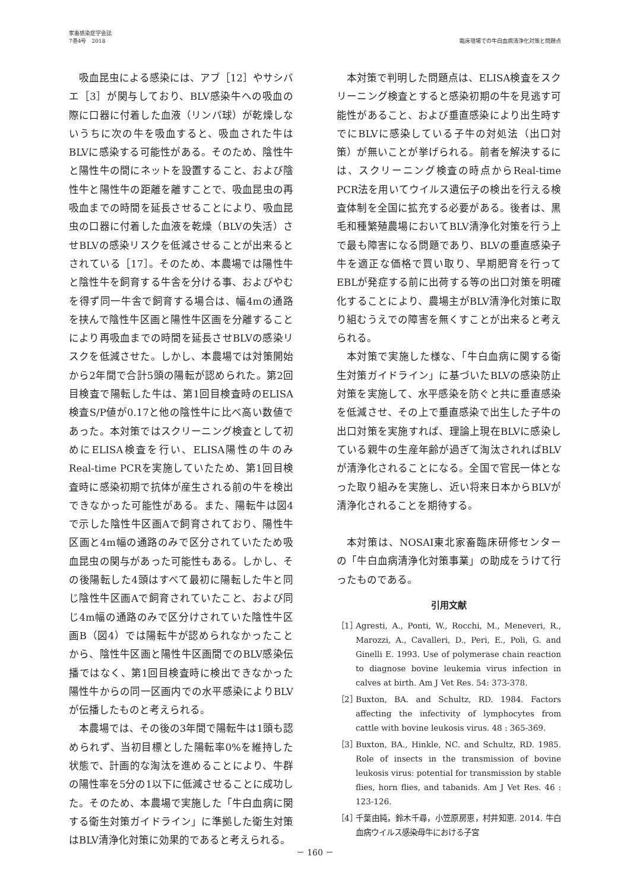家畜感染症学会誌
7巻4号　2018
臨床現場での牛白血病清浄化対策と問題点
吸血昆虫による感染には、アブ［12］やサシバエ［3］が関与しており、BLV感染牛への吸血の際に口器に付着した血液（リンパ球）が乾燥しないうちに次の牛を吸血すると、吸血された牛はBLVに感染する可能性がある。そのため、陰性牛と陽性牛の間にネットを設置すること、および陰性牛と陽性牛の距離を離すことで、吸血昆虫の再吸血までの時間を延長させることにより、吸血昆虫の口器に付着した血液を乾燥（BLVの失活）させBLVの感染リスクを低減させることが出来るとされている［17］。そのため、本農場では陽性牛と陰性牛を飼育する牛舎を分ける事、およびやむを得ず同一牛舎で飼育する場合は、幅4mの通路を挟んで陰性牛区画と陽性牛区画を分離することにより再吸血までの時間を延長させBLVの感染リスクを低減させた。しかし、本農場では対策開始から2年間で合計5頭の陽転が認められた。第2回目検査で陽転した牛は、第1回目検査時のELISA検査S/P値が0.17と他の陰性牛に比べ高い数値であった。本対策ではスクリーニング検査として初めにELISA検査を行い、ELISA陽性の牛のみReal-time PCRを実施していたため、第1回目検査時に感染初期で抗体が産生される前の牛を検出できなかった可能性がある。また、陽転牛は図4で示した陰性牛区画Aで飼育されており、陽性牛区画と4m幅の通路のみで区分されていたため吸血昆虫の関与があった可能性もある。しかし、その後陽転した4頭はすべて最初に陽転した牛と同じ陰性牛区画Aで飼育されていたこと、および同じ4m幅の通路のみで区分けされていた陰性牛区画B（図4）では陽転牛が認められなかったことから、陰性牛区画と陽性牛区画間でのBLV感染伝播ではなく、第1回目検査時に検出できなかった陽性牛からの同一区画内での水平感染によりBLVが伝播したものと考えられる。
本農場では、その後の3年間で陽転牛は1頭も認められず、当初目標とした陽転率0%を維持した状態で、計画的な淘汰を進めることにより、牛群の陽性率を5分の1以下に低減させることに成功した。そのため、本農場で実施した「牛白血病に関する衛生対策ガイドライン」に準拠した衛生対策はBLV清浄化対策に効果的であると考えられる。
本対策で判明した問題点は、ELISA検査をスクリーニング検査とすると感染初期の牛を見逃す可能性があること、および垂直感染により出生時すでにBLVに感染している子牛の対処法（出口対策）が無いことが挙げられる。前者を解決するには、スクリーニング検査の時点からReal-time PCR法を用いてウイルス遺伝子の検出を行える検査体制を全国に拡充する必要がある。後者は、黒毛和種繁殖農場においてBLV清浄化対策を行う上で最も障害になる問題であり、BLVの垂直感染子牛を適正な価格で買い取り、早期肥育を行ってEBLが発症する前に出荷する等の出口対策を明確化することにより、農場主がBLV清浄化対策に取り組むうえでの障害を無くすことが出来ると考えられる。
本対策で実施した様な、「牛白血病に関する衛生対策ガイドライン」に基づいたBLVの感染防止対策を実施して、水平感染を防ぐと共に垂直感染を低減させ、その上で垂直感染で出生した子牛の出口対策を実施すれば、理論上現在BLVに感染している親牛の生産年齢が過ぎて淘汰されればBLVが清浄化されることになる。全国で官民一体となった取り組みを実施し、近い将来日本からBLVが清浄化されることを期待する。
本対策は、NOSAI東北家畜臨床研修センターの「牛白血病清浄化対策事業」の助成をうけて行ったものである。
引用文献
［1］ Agresti, A., Ponti, W., Rocchi, M., Meneveri, R., Marozzi, A., Cavalleri, D., Peri, E., Poli, G. and Ginelli E. 1993. Use of polymerase chain reaction to diagnose bovine leukemia virus infection in calves at birth. Am J Vet Res. 54: 373-378.
［2］ Buxton, BA. and Schultz, RD. 1984. Factors affecting the infectivity of lymphocytes from cattle with bovine leukosis virus. 48 : 365-369.
［3］ Buxton, BA., Hinkle, NC. and Schultz, RD. 1985. Role of insects in the transmission of bovine leukosis virus: potential for transmission by stable flies, horn flies, and tabanids. Am J Vet Res. 46 : 123-126.
［4］ 千葉由純，鈴木千尋，小笠原房恵，村井知恵. 2014. 牛白血病ウイルス感染母牛における子宮
－ 160 －